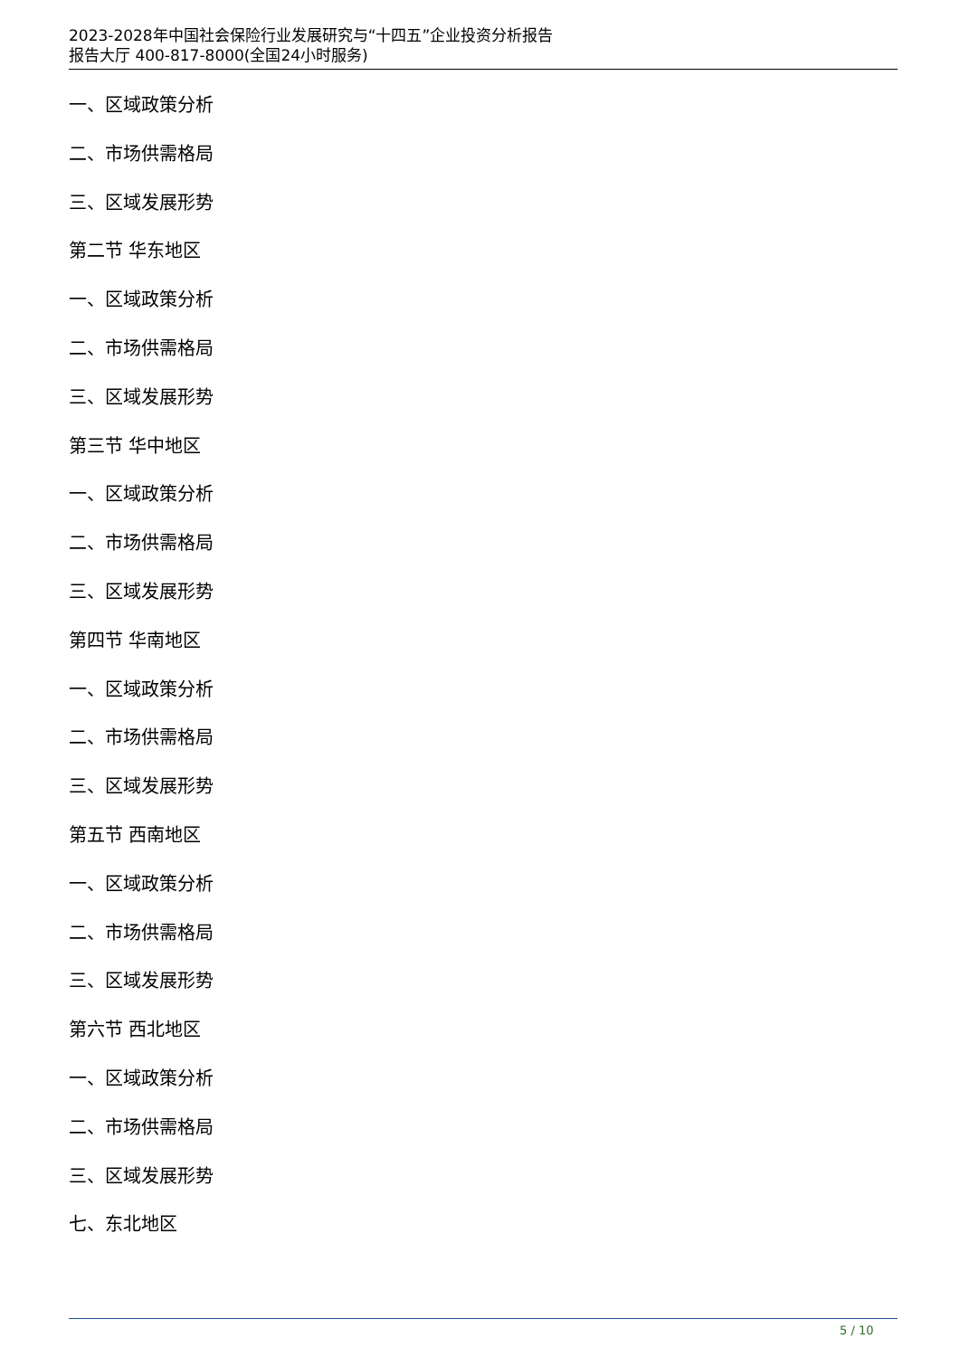2023-2028年中国社会保险行业发展研究与“十四五”企业投资分析报告
报告大厅 400-817-8000(全国24小时服务)
一、区域政策分析
二、市场供需格局
三、区域发展形势
第二节 华东地区
一、区域政策分析
二、市场供需格局
三、区域发展形势
第三节 华中地区
一、区域政策分析
二、市场供需格局
三、区域发展形势
第四节 华南地区
一、区域政策分析
二、市场供需格局
三、区域发展形势
第五节 西南地区
一、区域政策分析
二、市场供需格局
三、区域发展形势
第六节 西北地区
一、区域政策分析
二、市场供需格局
三、区域发展形势
七、东北地区
5 / 10